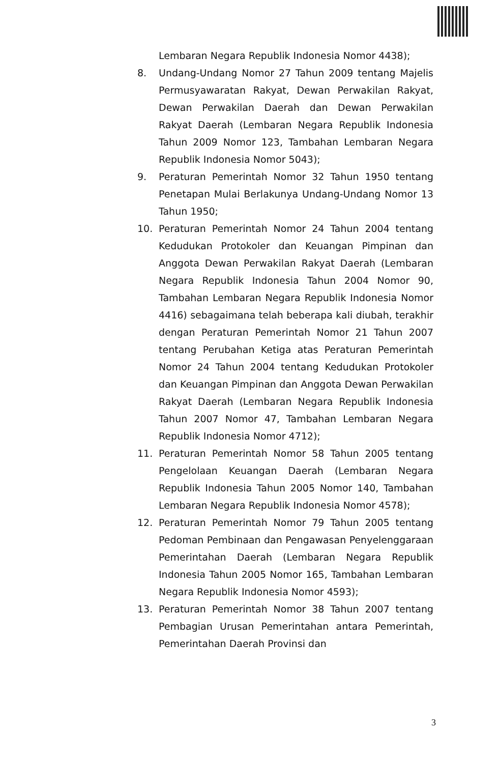Lembaran Negara Republik Indonesia Nomor 4438);
8. Undang-Undang Nomor 27 Tahun 2009 tentang Majelis Permusyawaratan Rakyat, Dewan Perwakilan Rakyat, Dewan Perwakilan Daerah dan Dewan Perwakilan Rakyat Daerah (Lembaran Negara Republik Indonesia Tahun 2009 Nomor 123, Tambahan Lembaran Negara Republik Indonesia Nomor 5043);
9. Peraturan Pemerintah Nomor 32 Tahun 1950 tentang Penetapan Mulai Berlakunya Undang-Undang Nomor 13 Tahun 1950;
10. Peraturan Pemerintah Nomor 24 Tahun 2004 tentang Kedudukan Protokoler dan Keuangan Pimpinan dan Anggota Dewan Perwakilan Rakyat Daerah (Lembaran Negara Republik Indonesia Tahun 2004 Nomor 90, Tambahan Lembaran Negara Republik Indonesia Nomor 4416) sebagaimana telah beberapa kali diubah, terakhir dengan Peraturan Pemerintah Nomor 21 Tahun 2007 tentang Perubahan Ketiga atas Peraturan Pemerintah Nomor 24 Tahun 2004 tentang Kedudukan Protokoler dan Keuangan Pimpinan dan Anggota Dewan Perwakilan Rakyat Daerah (Lembaran Negara Republik Indonesia Tahun 2007 Nomor 47, Tambahan Lembaran Negara Republik Indonesia Nomor 4712);
11. Peraturan Pemerintah Nomor 58 Tahun 2005 tentang Pengelolaan Keuangan Daerah (Lembaran Negara Republik Indonesia Tahun 2005 Nomor 140, Tambahan Lembaran Negara Republik Indonesia Nomor 4578);
12. Peraturan Pemerintah Nomor 79 Tahun 2005 tentang Pedoman Pembinaan dan Pengawasan Penyelenggaraan Pemerintahan Daerah (Lembaran Negara Republik Indonesia Tahun 2005 Nomor 165, Tambahan Lembaran Negara Republik Indonesia Nomor 4593);
13. Peraturan Pemerintah Nomor 38 Tahun 2007 tentang Pembagian Urusan Pemerintahan antara Pemerintah, Pemerintahan Daerah Provinsi dan
3